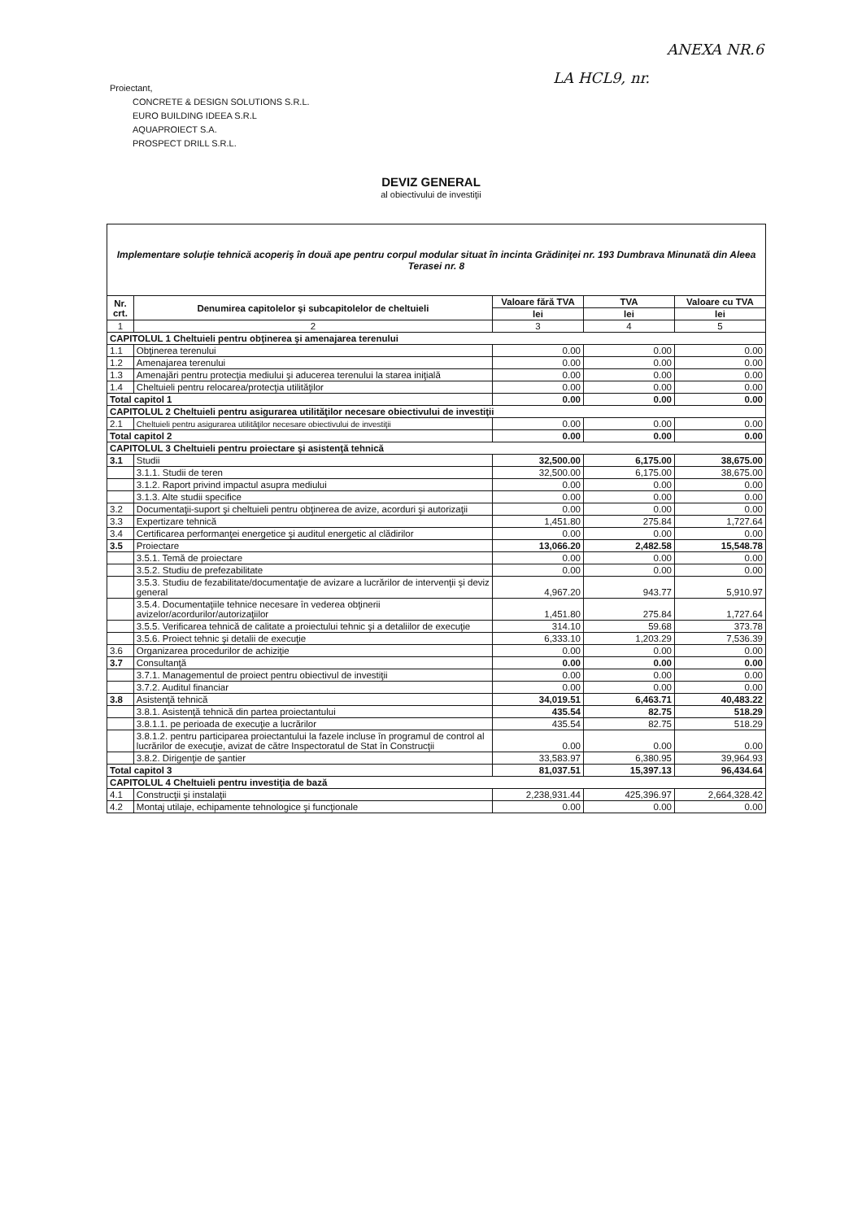ANEXA NR.6
LA HCL9, nr.
Proiectant,
CONCRETE & DESIGN SOLUTIONS S.R.L.
EURO BUILDING IDEEA S.R.L
AQUAPROIECT S.A.
PROSPECT DRILL S.R.L.
DEVIZ GENERAL
al obiectivului de investiţii
| Implementare soluţie tehnică acoperiş în două ape pentru corpul modular situat în incinta Grădiniţei nr. 193 Dumbrava Minunată din Aleea Terasei nr. 8 | | | | |
| Nr. crt. | Denumirea capitolelor şi subcapitolelor de cheltuieli | Valoare fără TVA | TVA | Valoare cu TVA |
| | | lei | lei | lei |
| 1 | 2 | 3 | 4 | 5 |
| CAPITOLUL 1 Cheltuieli pentru obţinerea şi amenajarea terenului | | | | |
| 1.1 | Obţinerea terenului | 0.00 | 0.00 | 0.00 |
| 1.2 | Amenajarea terenului | 0.00 | 0.00 | 0.00 |
| 1.3 | Amenajări pentru protecţia mediului şi aducerea terenului la starea iniţială | 0.00 | 0.00 | 0.00 |
| 1.4 | Cheltuieli pentru relocarea/protecţia utilităţilor | 0.00 | 0.00 | 0.00 |
| Total capitol 1 | | 0.00 | 0.00 | 0.00 |
| CAPITOLUL 2 Cheltuieli pentru asigurarea utilităţilor necesare obiectivului de investiţii | | | | |
| 2.1 | Cheltuieli pentru asigurarea utilităţilor necesare obiectivului de investiţii | 0.00 | 0.00 | 0.00 |
| Total capitol 2 | | 0.00 | 0.00 | 0.00 |
| CAPITOLUL 3 Cheltuieli pentru proiectare şi asistenţă tehnică | | | | |
| 3.1 | Studii | 32,500.00 | 6,175.00 | 38,675.00 |
| | 3.1.1. Studii de teren | 32,500.00 | 6,175.00 | 38,675.00 |
| | 3.1.2. Raport privind impactul asupra mediului | 0.00 | 0.00 | 0.00 |
| | 3.1.3. Alte studii specifice | 0.00 | 0.00 | 0.00 |
| 3.2 | Documentaţii-suport şi cheltuieli pentru obţinerea de avize, acorduri şi autorizaţii | 0.00 | 0.00 | 0.00 |
| 3.3 | Expertizare tehnică | 1,451.80 | 275.84 | 1,727.64 |
| 3.4 | Certificarea performanţei energetice şi auditul energetic al clădirilor | 0.00 | 0.00 | 0.00 |
| 3.5 | Proiectare | 13,066.20 | 2,482.58 | 15,548.78 |
| | 3.5.1. Temă de proiectare | 0.00 | 0.00 | 0.00 |
| | 3.5.2. Studiu de prefezabilitate | 0.00 | 0.00 | 0.00 |
| | 3.5.3. Studiu de fezabilitate/documentaţie de avizare a lucrărilor de intervenţii şi deviz general | 4,967.20 | 943.77 | 5,910.97 |
| | 3.5.4. Documentaţiile tehnice necesare în vederea obţinerii avizelor/acordurilor/autorizaţiilor | 1,451.80 | 275.84 | 1,727.64 |
| | 3.5.5. Verificarea tehnică de calitate a proiectului tehnic şi a detaliilor de execuţie | 314.10 | 59.68 | 373.78 |
| | 3.5.6. Proiect tehnic şi detalii de execuţie | 6,333.10 | 1,203.29 | 7,536.39 |
| 3.6 | Organizarea procedurilor de achiziţie | 0.00 | 0.00 | 0.00 |
| 3.7 | Consultanţă | 0.00 | 0.00 | 0.00 |
| | 3.7.1. Managementul de proiect pentru obiectivul de investiţii | 0.00 | 0.00 | 0.00 |
| | 3.7.2. Auditul financiar | 0.00 | 0.00 | 0.00 |
| 3.8 | Asistenţă tehnică | 34,019.51 | 6,463.71 | 40,483.22 |
| | 3.8.1. Asistenţă tehnică din partea proiectantului | 435.54 | 82.75 | 518.29 |
| | 3.8.1.1. pe perioada de execuţie a lucrărilor | 435.54 | 82.75 | 518.29 |
| | 3.8.1.2. pentru participarea proiectantului la fazele incluse în programul de control al lucrărilor de execuţie, avizat de către Inspectoratul de Stat în Construcţii | 0.00 | 0.00 | 0.00 |
| | 3.8.2. Dirigenţie de şantier | 33,583.97 | 6,380.95 | 39,964.93 |
| Total capitol 3 | | 81,037.51 | 15,397.13 | 96,434.64 |
| CAPITOLUL 4 Cheltuieli pentru investiţia de bază | | | | |
| 4.1 | Construcţii şi instalaţii | 2,238,931.44 | 425,396.97 | 2,664,328.42 |
| 4.2 | Montaj utilaje, echipamente tehnologice şi funcţionale | 0.00 | 0.00 | 0.00 |